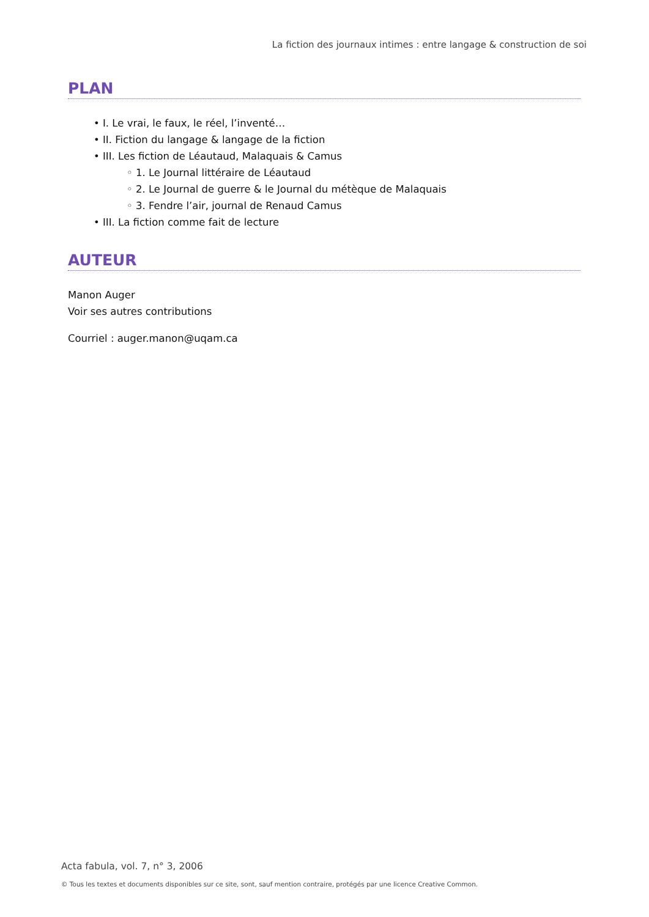La fiction des journaux intimes : entre langage & construction de soi
PLAN
• I. Le vrai, le faux, le réel, l’inventé…
• II. Fiction du langage & langage de la fiction
• III. Les fiction de Léautaud, Malaquais & Camus
◦ 1. Le Journal littéraire de Léautaud
◦ 2. Le Journal de guerre & le Journal du métèque de Malaquais
◦ 3. Fendre l’air, journal de Renaud Camus
• III. La fiction comme fait de lecture
AUTEUR
Manon Auger
Voir ses autres contributions
Courriel : auger.manon@uqam.ca
Acta fabula, vol. 7, n° 3, 2006
© Tous les textes et documents disponibles sur ce site, sont, sauf mention contraire, protégés par une licence Creative Common.